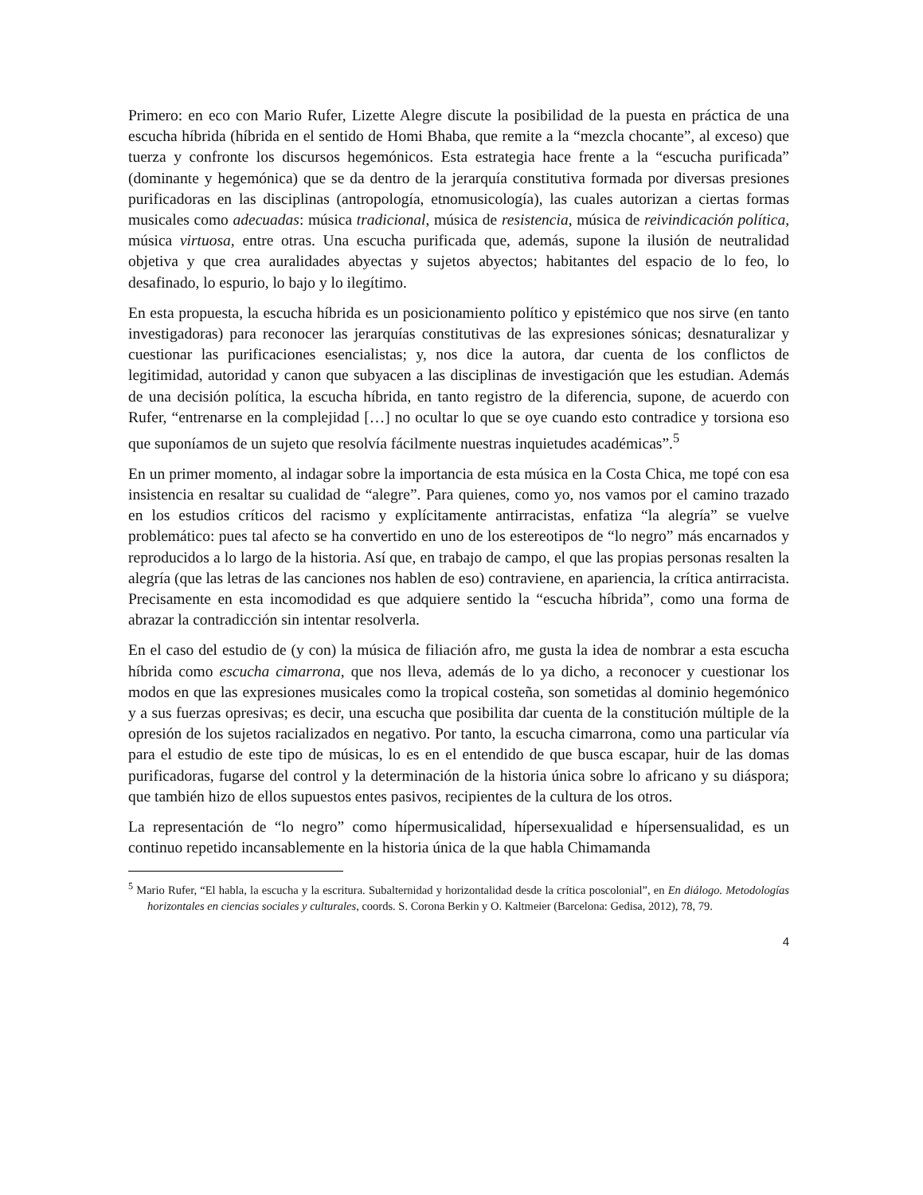Primero: en eco con Mario Rufer, Lizette Alegre discute la posibilidad de la puesta en práctica de una escucha híbrida (híbrida en el sentido de Homi Bhaba, que remite a la “mezcla chocante”, al exceso) que tuerza y confronte los discursos hegemónicos. Esta estrategia hace frente a la “escucha purificada” (dominante y hegemónica) que se da dentro de la jerarquía constitutiva formada por diversas presiones purificadoras en las disciplinas (antropología, etnomusicología), las cuales autorizan a ciertas formas musicales como adecuadas: música tradicional, música de resistencia, música de reivindicación política, música virtuosa, entre otras. Una escucha purificada que, además, supone la ilusión de neutralidad objetiva y que crea auralidades abyectas y sujetos abyectos; habitantes del espacio de lo feo, lo desafinado, lo espurio, lo bajo y lo ilegítimo.
En esta propuesta, la escucha híbrida es un posicionamiento político y epistémico que nos sirve (en tanto investigadoras) para reconocer las jerarquías constitutivas de las expresiones sónicas; desnaturalizar y cuestionar las purificaciones esencialistas; y, nos dice la autora, dar cuenta de los conflictos de legitimidad, autoridad y canon que subyacen a las disciplinas de investigación que les estudian. Además de una decisión política, la escucha híbrida, en tanto registro de la diferencia, supone, de acuerdo con Rufer, “entrenarse en la complejidad […] no ocultar lo que se oye cuando esto contradice y torsiona eso que suponíamos de un sujeto que resolvía fácilmente nuestras inquietudes académicas”.<sup>5</sup>
En un primer momento, al indagar sobre la importancia de esta música en la Costa Chica, me topé con esa insistencia en resaltar su cualidad de “alegre”. Para quienes, como yo, nos vamos por el camino trazado en los estudios críticos del racismo y explícitamente antirracistas, enfatiza “la alegría” se vuelve problemático: pues tal afecto se ha convertido en uno de los estereotipos de “lo negro” más encarnados y reproducidos a lo largo de la historia. Así que, en trabajo de campo, el que las propias personas resalten la alegría (que las letras de las canciones nos hablen de eso) contraviene, en apariencia, la crítica antirracista. Precisamente en esta incomodidad es que adquiere sentido la “escucha híbrida”, como una forma de abrazar la contradicción sin intentar resolverla.
En el caso del estudio de (y con) la música de filiación afro, me gusta la idea de nombrar a esta escucha híbrida como escucha cimarrona, que nos lleva, además de lo ya dicho, a reconocer y cuestionar los modos en que las expresiones musicales como la tropical costeña, son sometidas al dominio hegemónico y a sus fuerzas opresivas; es decir, una escucha que posibilita dar cuenta de la constitución múltiple de la opresión de los sujetos racializados en negativo. Por tanto, la escucha cimarrona, como una particular vía para el estudio de este tipo de músicas, lo es en el entendido de que busca escapar, huir de las domas purificadoras, fugarse del control y la determinación de la historia única sobre lo africano y su diáspora; que también hizo de ellos supuestos entes pasivos, recipientes de la cultura de los otros.
La representación de “lo negro” como hípermusicalidad, hípersexualidad e hípersensualidad, es un continuo repetido incansablemente en la historia única de la que habla Chimamanda
<sup>5</sup> Mario Rufer, “El habla, la escucha y la escritura. Subalternidad y horizontalidad desde la crítica poscolonial”, en En diálogo. Metodologías horizontales en ciencias sociales y culturales, coords. S. Corona Berkin y O. Kaltmeier (Barcelona: Gedisa, 2012), 78, 79.
4